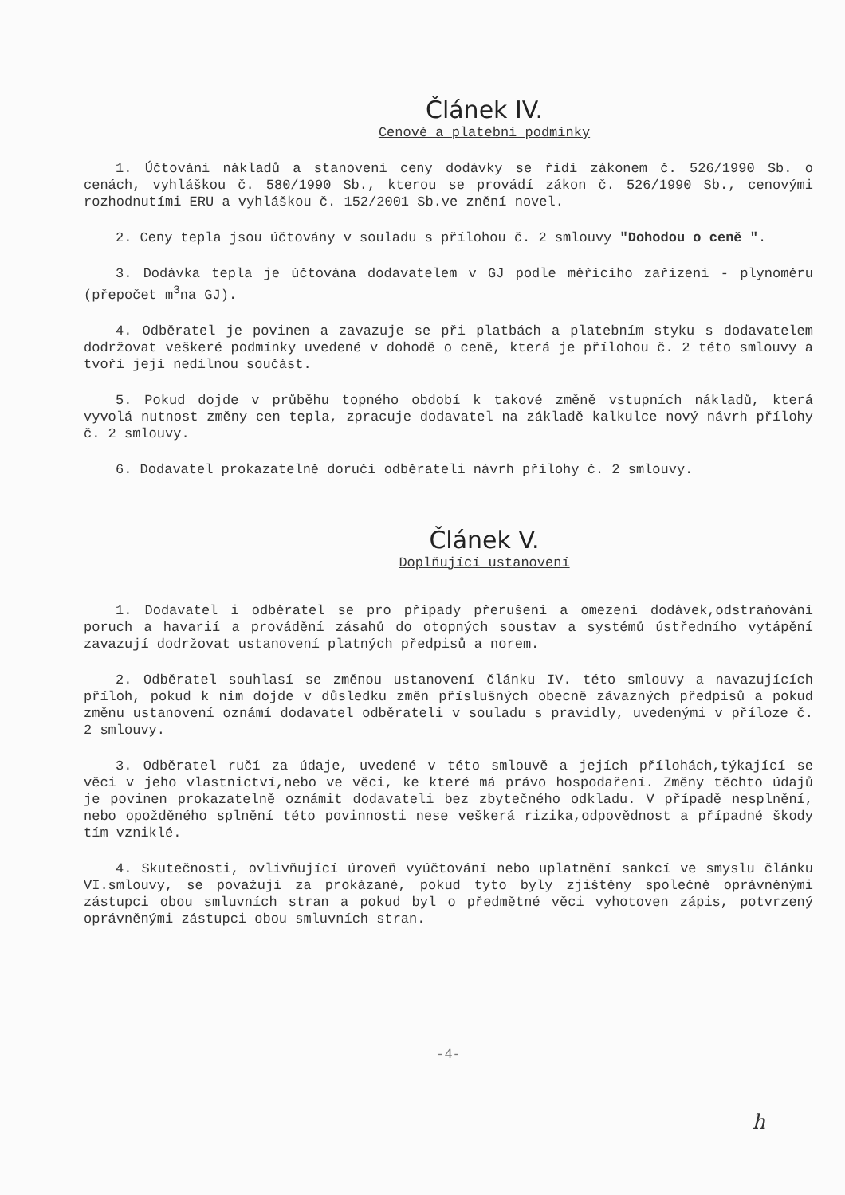Článek IV.
Cenové a platební podmínky
1. Účtování nákladů a stanovení ceny dodávky se řídí zákonem č. 526/1990 Sb. o cenách, vyhláškou č. 580/1990 Sb., kterou se provádí zákon č. 526/1990 Sb., cenovými rozhodnutími ERU a vyhláškou č. 152/2001 Sb.ve znění novel.
2. Ceny tepla jsou účtovány v souladu s přílohou č. 2 smlouvy "Dohodou o ceně ".
3. Dodávka tepla je účtována dodavatelem v GJ podle měřícího zařízení - plynoměru (přepočet m<sup>3</sup>na GJ).
4. Odběratel je povinen a zavazuje se při platbách a platebním styku s dodavatelem dodržovat veškeré podmínky uvedené v dohodě o ceně, která je přílohou č. 2 této smlouvy a tvoří její nedílnou součást.
5. Pokud dojde v průběhu topného období k takové změně vstupních nákladů, která vyvolá nutnost změny cen tepla, zpracuje dodavatel na základě kalkulce nový návrh přílohy č. 2 smlouvy.
6. Dodavatel prokazatelně doručí odběrateli návrh přílohy č. 2 smlouvy.
Článek V.
Doplňující ustanovení
1. Dodavatel i odběratel se pro případy přerušení a omezení dodávek,odstraňování poruch a havarií a provádění zásahů do otopných soustav a systémů ústředního vytápění zavazují dodržovat ustanovení platných předpisů a norem.
2. Odběratel souhlasí se změnou ustanovení článku IV. této smlouvy a navazujících příloh, pokud k nim dojde v důsledku změn příslušných obecně závazných předpisů a pokud změnu ustanovení oznámí dodavatel odběrateli v souladu s pravidly, uvedenými v příloze č. 2 smlouvy.
3. Odběratel ručí za údaje, uvedené v této smlouvě a jejích přílohách,týkající se věci v jeho vlastnictví,nebo ve věci, ke které má právo hospodaření. Změny těchto údajů je povinen prokazatelně oznámit dodavateli bez zbytečného odkladu. V případě nesplnění, nebo opožděného splnění této povinnosti nese veškerá rizika,odpovědnost a případné škody tím vzniklé.
4. Skutečnosti, ovlivňující úroveň vyúčtování nebo uplatnění sankcí ve smyslu článku VI.smlouvy, se považují za prokázané, pokud tyto byly zjištěny společně oprávněnými zástupci obou smluvních stran a pokud byl o předmětné věci vyhotoven zápis, potvrzený oprávněnými zástupci obou smluvních stran.
-4-
h